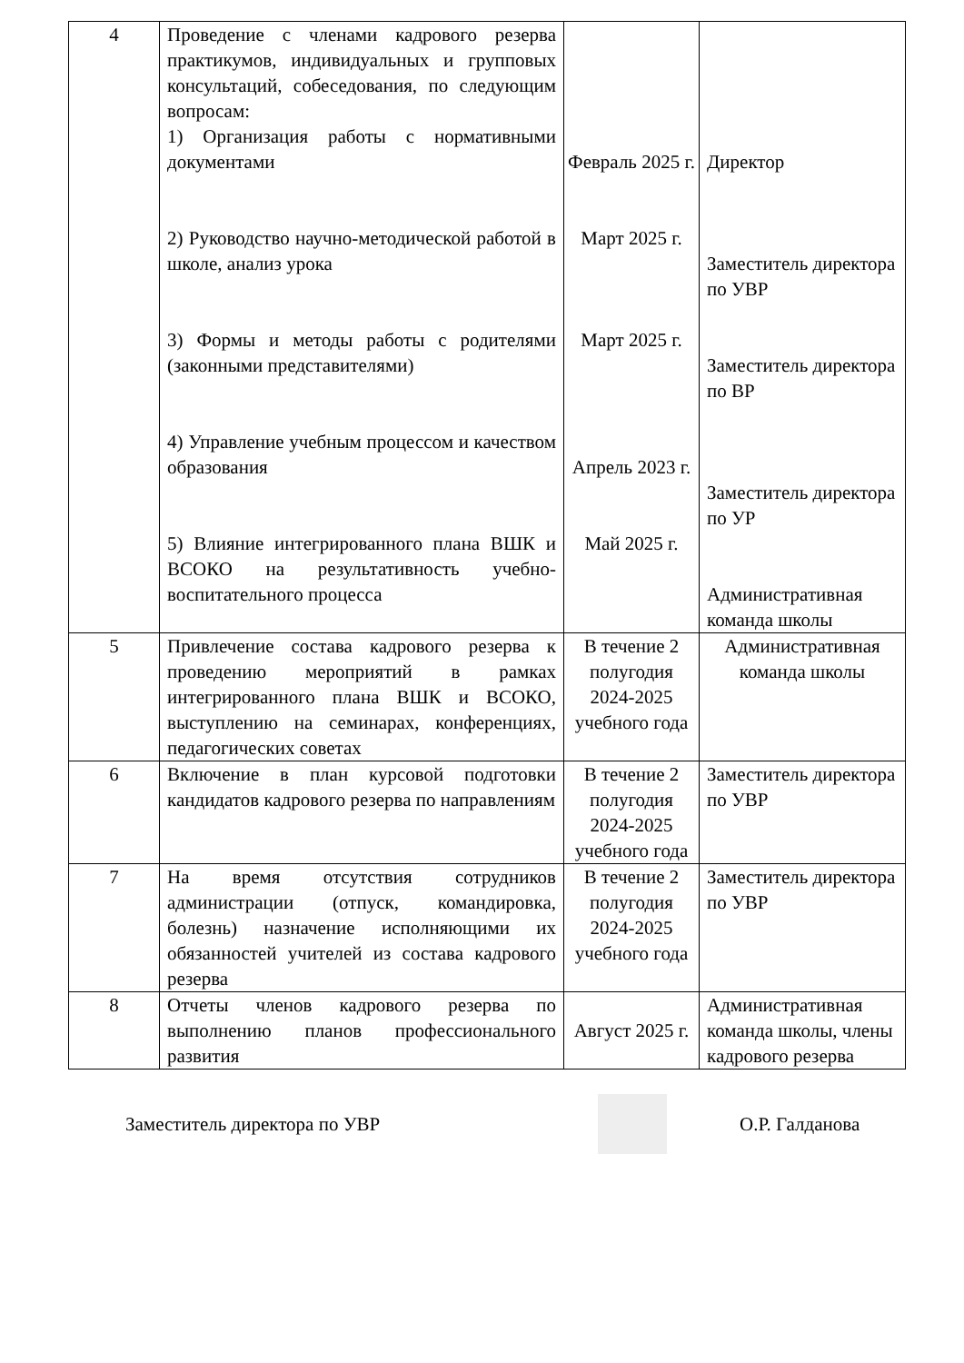| 4 | Проведение с членами кадрового резерва практикумов, индивидуальных и групповых консультаций, собеседования, по следующим вопросам: 1) Организация работы с нормативными документами 2) Руководство научно-методической работой в школе, анализ урока 3) Формы и методы работы с родителями (законными представителями) 4) Управление учебным процессом и качеством образования 5) Влияние интегрированного плана ВШК и ВСОКО на результативность учебно-воспитательного процесса | Февраль 2025 г. Март 2025 г. Март 2025 г. Апрель 2023 г. Май 2025 г. | Директор Заместитель директора по УВР Заместитель директора по ВР Заместитель директора по УР Административная команда школы |
| 5 | Привлечение состава кадрового резерва к проведению мероприятий в рамках интегрированного плана ВШК и ВСОКО, выступлению на семинарах, конференциях, педагогических советах | В течение 2 полугодия 2024-2025 учебного года | Административная команда школы |
| 6 | Включение в план курсовой подготовки кандидатов кадрового резерва по направлениям | В течение 2 полугодия 2024-2025 учебного года | Заместитель директора по УВР |
| 7 | На время отсутствия сотрудников администрации (отпуск, командировка, болезнь) назначение исполняющими их обязанностей учителей из состава кадрового резерва | В течение 2 полугодия 2024-2025 учебного года | Заместитель директора по УВР |
| 8 | Отчеты членов кадрового резерва по выполнению планов профессионального развития | Август 2025 г. | Административная команда школы, члены кадрового резерва |
Заместитель директора по УВР О.Р. Галданова